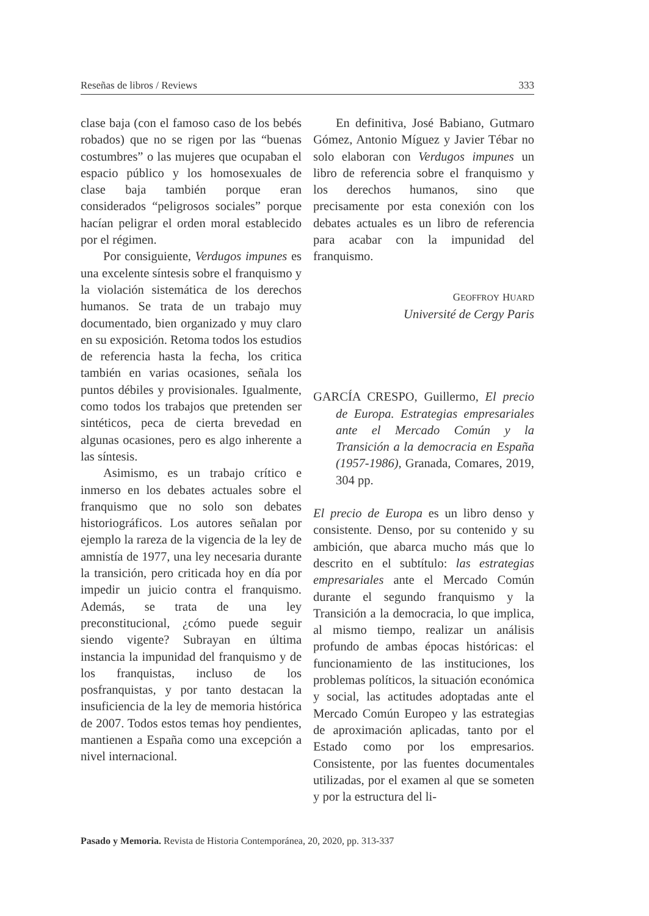Reseñas de libros / Reviews 333
clase baja (con el famoso caso de los bebés robados) que no se rigen por las “buenas costumbres” o las mujeres que ocupaban el espacio público y los homosexuales de clase baja también porque eran considerados “peligrosos sociales” porque hacían peligrar el orden moral establecido por el régimen.
Por consiguiente, Verdugos impunes es una excelente síntesis sobre el franquismo y la violación sistemática de los derechos humanos. Se trata de un trabajo muy documentado, bien organizado y muy claro en su exposición. Retoma todos los estudios de referencia hasta la fecha, los critica también en varias ocasiones, señala los puntos débiles y provisionales. Igualmente, como todos los trabajos que pretenden ser sintéticos, peca de cierta brevedad en algunas ocasiones, pero es algo inherente a las síntesis.
Asimismo, es un trabajo crítico e inmerso en los debates actuales sobre el franquismo que no solo son debates historiográficos. Los autores señalan por ejemplo la rareza de la vigencia de la ley de amnistía de 1977, una ley necesaria durante la transición, pero criticada hoy en día por impedir un juicio contra el franquismo. Además, se trata de una ley preconstitucional, ¿cómo puede seguir siendo vigente? Subrayan en última instancia la impunidad del franquismo y de los franquistas, incluso de los posfranquistas, y por tanto destacan la insuficiencia de la ley de memoria histórica de 2007. Todos estos temas hoy pendientes, mantienen a España como una excepción a nivel internacional.
En definitiva, José Babiano, Gutmaro Gómez, Antonio Míguez y Javier Tébar no solo elaboran con Verdugos impunes un libro de referencia sobre el franquismo y los derechos humanos, sino que precisamente por esta conexión con los debates actuales es un libro de referencia para acabar con la impunidad del franquismo.
GEOFFROY HUARD
Université de Cergy Paris
GARCÍA CRESPO, Guillermo, El precio de Europa. Estrategias empresariales ante el Mercado Común y la Transición a la democracia en España (1957-1986), Granada, Comares, 2019, 304 pp.
El precio de Europa es un libro denso y consistente. Denso, por su contenido y su ambición, que abarca mucho más que lo descrito en el subtítulo: las estrategias empresariales ante el Mercado Común durante el segundo franquismo y la Transición a la democracia, lo que implica, al mismo tiempo, realizar un análisis profundo de ambas épocas históricas: el funcionamiento de las instituciones, los problemas políticos, la situación económica y social, las actitudes adoptadas ante el Mercado Común Europeo y las estrategias de aproximación aplicadas, tanto por el Estado como por los empresarios. Consistente, por las fuentes documentales utilizadas, por el examen al que se someten y por la estructura del li-
Pasado y Memoria. Revista de Historia Contemporánea, 20, 2020, pp. 313-337